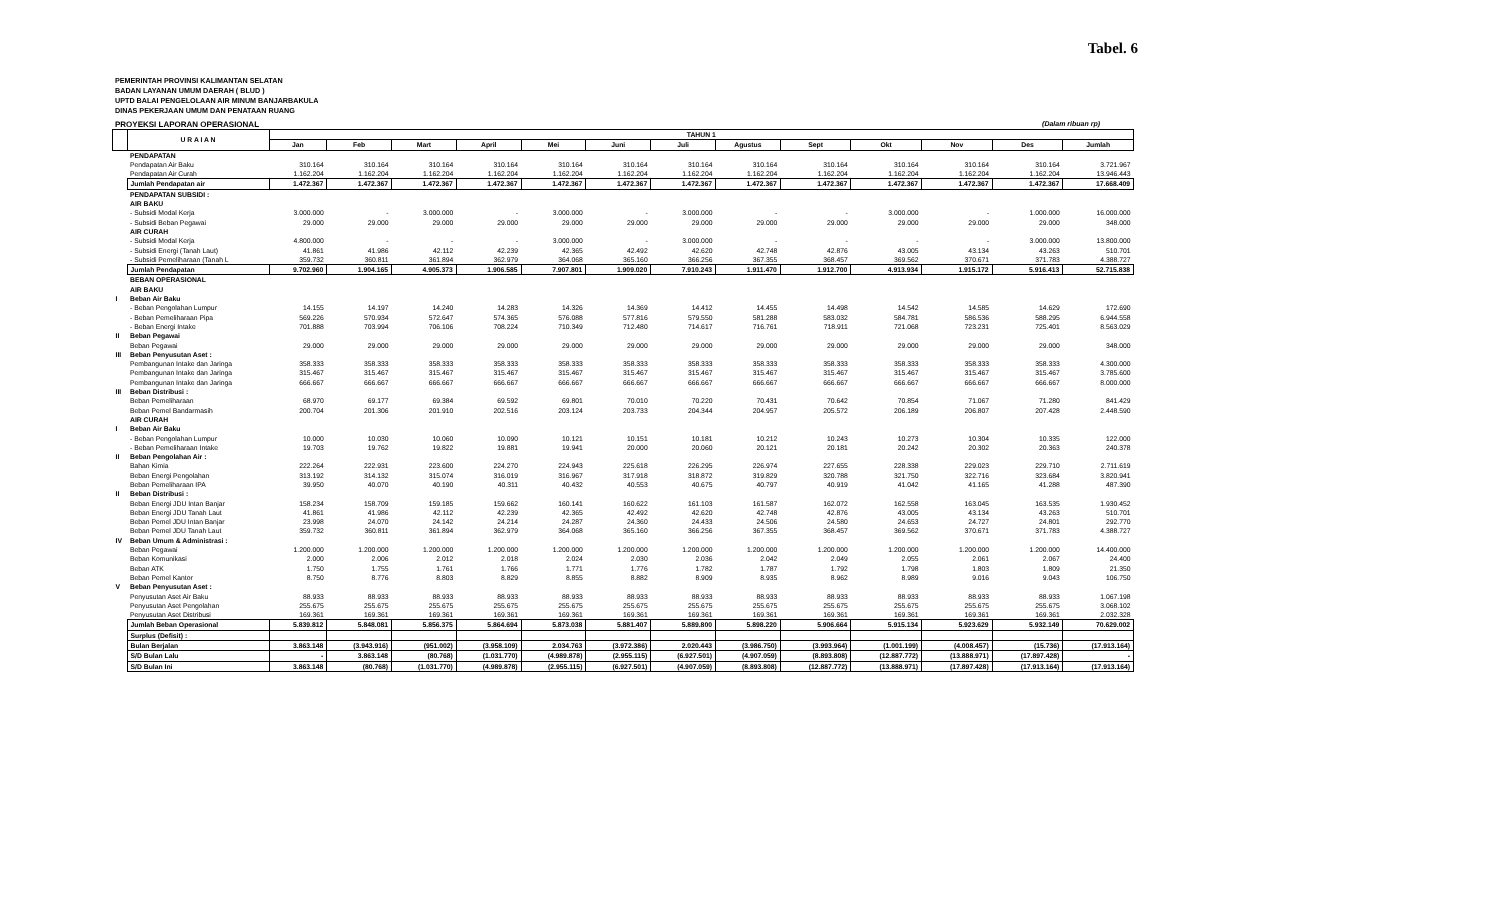Tabel. 6
PEMERINTAH PROVINSI KALIMANTAN SELATAN
BADAN LAYANAN UMUM DAERAH ( BLUD )
UPTD BALAI PENGELOLAAN AIR MINUM BANJARBAKULA
DINAS PEKERJAAN UMUM DAN PENATAAN RUANG
PROYEKSI LAPORAN OPERASIONAL (Dalam ribuan rp)
| | U R A I A N | TAHUN 1 | | | | | | | | | | | | |
| --- | --- | --- | --- | --- | --- | --- | --- | --- | --- | --- | --- | --- | --- | --- |
| | | Jan | Feb | Mart | April | Mei | Juni | Juli | Agustus | Sept | Okt | Nov | Des | Jumlah |
| | PENDAPATAN | | | | | | | | | | | | | |
| | Pendapatan Air Baku | 310.164 | 310.164 | 310.164 | 310.164 | 310.164 | 310.164 | 310.164 | 310.164 | 310.164 | 310.164 | 310.164 | 310.164 | 3.721.967 |
| | Pendapatan Air Curah | 1.162.204 | 1.162.204 | 1.162.204 | 1.162.204 | 1.162.204 | 1.162.204 | 1.162.204 | 1.162.204 | 1.162.204 | 1.162.204 | 1.162.204 | 1.162.204 | 13.946.443 |
| | Jumlah Pendapatan air | 1.472.367 | 1.472.367 | 1.472.367 | 1.472.367 | 1.472.367 | 1.472.367 | 1.472.367 | 1.472.367 | 1.472.367 | 1.472.367 | 1.472.367 | 1.472.367 | 17.668.409 |
| | PENDAPATAN SUBSIDI : | | | | | | | | | | | | | |
| | AIR BAKU | | | | | | | | | | | | | |
| | - Subsidi Modal Kerja | 3.000.000 | - | 3.000.000 | - | 3.000.000 | - | 3.000.000 | - | - | 3.000.000 | - | 1.000.000 | 16.000.000 |
| | - Subsidi Beban Pegawai | 29.000 | 29.000 | 29.000 | 29.000 | 29.000 | 29.000 | 29.000 | 29.000 | 29.000 | 29.000 | 29.000 | 29.000 | 348.000 |
| | AIR CURAH | | | | | | | | | | | | | |
| | - Subsidi Modal Kerja | 4.800.000 | - | - | - | 3.000.000 | - | 3.000.000 | - | - | - | - | 3.000.000 | 13.800.000 |
| | - Subsidi Energi (Tanah Laut) | 41.861 | 41.986 | 42.112 | 42.239 | 42.365 | 42.492 | 42.620 | 42.748 | 42.876 | 43.005 | 43.134 | 43.263 | 510.701 |
| | - Subsidi Pemeliharaan (Tanah L | 359.732 | 360.811 | 361.894 | 362.979 | 364.068 | 365.160 | 366.256 | 367.355 | 368.457 | 369.562 | 370.671 | 371.783 | 4.388.727 |
| | Jumlah Pendapatan | 9.702.960 | 1.904.165 | 4.905.373 | 1.906.585 | 7.907.801 | 1.909.020 | 7.910.243 | 1.911.470 | 1.912.700 | 4.913.934 | 1.915.172 | 5.916.413 | 52.715.838 |
| | BEBAN OPERASIONAL | | | | | | | | | | | | | |
| | AIR BAKU | | | | | | | | | | | | | |
| I | Beban Air Baku | | | | | | | | | | | | | |
| | - Beban Pengolahan Lumpur | 14.155 | 14.197 | 14.240 | 14.283 | 14.326 | 14.369 | 14.412 | 14.455 | 14.498 | 14.542 | 14.585 | 14.629 | 172.690 |
| | - Beban Pemeliharaan Pipa | 569.226 | 570.934 | 572.647 | 574.365 | 576.088 | 577.816 | 579.550 | 581.288 | 583.032 | 584.781 | 586.536 | 588.295 | 6.944.558 |
| | - Beban Energi Intake | 701.888 | 703.994 | 706.106 | 708.224 | 710.349 | 712.480 | 714.617 | 716.761 | 718.911 | 721.068 | 723.231 | 725.401 | 8.563.029 |
| II | Beban Pegawai | | | | | | | | | | | | | |
| | Beban Pegawai | 29.000 | 29.000 | 29.000 | 29.000 | 29.000 | 29.000 | 29.000 | 29.000 | 29.000 | 29.000 | 29.000 | 29.000 | 348.000 |
| III | Beban Penyusutan Aset : | | | | | | | | | | | | | |
| | Pembangunan Intake dan Jaringa | 358.333 | 358.333 | 358.333 | 358.333 | 358.333 | 358.333 | 358.333 | 358.333 | 358.333 | 358.333 | 358.333 | 358.333 | 4.300.000 |
| | Pembangunan Intake dan Jaringa | 315.467 | 315.467 | 315.467 | 315.467 | 315.467 | 315.467 | 315.467 | 315.467 | 315.467 | 315.467 | 315.467 | 315.467 | 3.785.600 |
| | Pembangunan Intake dan Jaringa | 666.667 | 666.667 | 666.667 | 666.667 | 666.667 | 666.667 | 666.667 | 666.667 | 666.667 | 666.667 | 666.667 | 666.667 | 8.000.000 |
| III | Beban Distribusi : | | | | | | | | | | | | | |
| | Beban Pemeliharaan | 68.970 | 69.177 | 69.384 | 69.592 | 69.801 | 70.010 | 70.220 | 70.431 | 70.642 | 70.854 | 71.067 | 71.280 | 841.429 |
| | Beban Pemel Bandarmasih | 200.704 | 201.306 | 201.910 | 202.516 | 203.124 | 203.733 | 204.344 | 204.957 | 205.572 | 206.189 | 206.807 | 207.428 | 2.448.590 |
| | AIR CURAH | | | | | | | | | | | | | |
| I | Beban Air Baku | | | | | | | | | | | | | |
| | - Beban Pengolahan Lumpur | 10.000 | 10.030 | 10.060 | 10.090 | 10.121 | 10.151 | 10.181 | 10.212 | 10.243 | 10.273 | 10.304 | 10.335 | 122.000 |
| | - Beban Pemeliharaan Intake | 19.703 | 19.762 | 19.822 | 19.881 | 19.941 | 20.000 | 20.060 | 20.121 | 20.181 | 20.242 | 20.302 | 20.363 | 240.378 |
| II | Beban Pengolahan Air : | | | | | | | | | | | | | |
| | Bahan Kimia | 222.264 | 222.931 | 223.600 | 224.270 | 224.943 | 225.618 | 226.295 | 226.974 | 227.655 | 228.338 | 229.023 | 229.710 | 2.711.619 |
| | Beban Energi Pengolahan | 313.192 | 314.132 | 315.074 | 316.019 | 316.967 | 317.918 | 318.872 | 319.829 | 320.788 | 321.750 | 322.716 | 323.684 | 3.820.941 |
| | Beban Pemeliharaan IPA | 39.950 | 40.070 | 40.190 | 40.311 | 40.432 | 40.553 | 40.675 | 40.797 | 40.919 | 41.042 | 41.165 | 41.288 | 487.390 |
| II | Beban Distribusi : | | | | | | | | | | | | | |
| | Beban Energi JDU Intan Banjar | 158.234 | 158.709 | 159.185 | 159.662 | 160.141 | 160.622 | 161.103 | 161.587 | 162.072 | 162.558 | 163.045 | 163.535 | 1.930.452 |
| | Beban Energi JDU Tanah Laut | 41.861 | 41.986 | 42.112 | 42.239 | 42.365 | 42.492 | 42.620 | 42.748 | 42.876 | 43.005 | 43.134 | 43.263 | 510.701 |
| | Beban Pemel JDU Intan Banjar | 23.998 | 24.070 | 24.142 | 24.214 | 24.287 | 24.360 | 24.433 | 24.506 | 24.580 | 24.653 | 24.727 | 24.801 | 292.770 |
| | Beban Pemel JDU Tanah Laut | 359.732 | 360.811 | 361.894 | 362.979 | 364.068 | 365.160 | 366.256 | 367.355 | 368.457 | 369.562 | 370.671 | 371.783 | 4.388.727 |
| IV | Beban Umum & Administrasi : | | | | | | | | | | | | | |
| | Beban Pegawai | 1.200.000 | 1.200.000 | 1.200.000 | 1.200.000 | 1.200.000 | 1.200.000 | 1.200.000 | 1.200.000 | 1.200.000 | 1.200.000 | 1.200.000 | 1.200.000 | 14.400.000 |
| | Beban Komunikasi | 2.000 | 2.006 | 2.012 | 2.018 | 2.024 | 2.030 | 2.036 | 2.042 | 2.049 | 2.055 | 2.061 | 2.067 | 24.400 |
| | Beban ATK | 1.750 | 1.755 | 1.761 | 1.766 | 1.771 | 1.776 | 1.782 | 1.787 | 1.792 | 1.798 | 1.803 | 1.809 | 21.350 |
| | Beban Pemel Kantor | 8.750 | 8.776 | 8.803 | 8.829 | 8.855 | 8.882 | 8.909 | 8.935 | 8.962 | 8.989 | 9.016 | 9.043 | 106.750 |
| V | Beban Penyusutan Aset : | | | | | | | | | | | | | |
| | Penyusutan Aset Air Baku | 88.933 | 88.933 | 88.933 | 88.933 | 88.933 | 88.933 | 88.933 | 88.933 | 88.933 | 88.933 | 88.933 | 88.933 | 1.067.198 |
| | Penyusutan Aset Pengolahan | 255.675 | 255.675 | 255.675 | 255.675 | 255.675 | 255.675 | 255.675 | 255.675 | 255.675 | 255.675 | 255.675 | 255.675 | 3.068.102 |
| | Penyusutan Aset Distribusi | 169.361 | 169.361 | 169.361 | 169.361 | 169.361 | 169.361 | 169.361 | 169.361 | 169.361 | 169.361 | 169.361 | 169.361 | 2.032.328 |
| | Jumlah Beban Operasional | 5.839.812 | 5.848.081 | 5.856.375 | 5.864.694 | 5.873.038 | 5.881.407 | 5.889.800 | 5.898.220 | 5.906.664 | 5.915.134 | 5.923.629 | 5.932.149 | 70.629.002 |
| | Surplus (Defisit) : | | | | | | | | | | | | | |
| | Bulan Berjalan | 3.863.148 | (3.943.916) | (951.002) | (3.958.109) | 2.034.763 | (3.972.386) | 2.020.443 | (3.986.750) | (3.993.964) | (1.001.199) | (4.008.457) | (15.736) | (17.913.164) |
| | S/D Bulan Lalu | - | 3.863.148 | (80.768) | (1.031.770) | (4.989.878) | (2.955.115) | (6.927.501) | (4.907.059) | (8.893.808) | (12.887.772) | (13.888.971) | (17.897.428) | - |
| | S/D Bulan Ini | 3.863.148 | (80.768) | (1.031.770) | (4.989.878) | (2.955.115) | (6.927.501) | (4.907.059) | (8.893.808) | (12.887.772) | (13.888.971) | (17.897.428) | (17.913.164) | (17.913.164) |